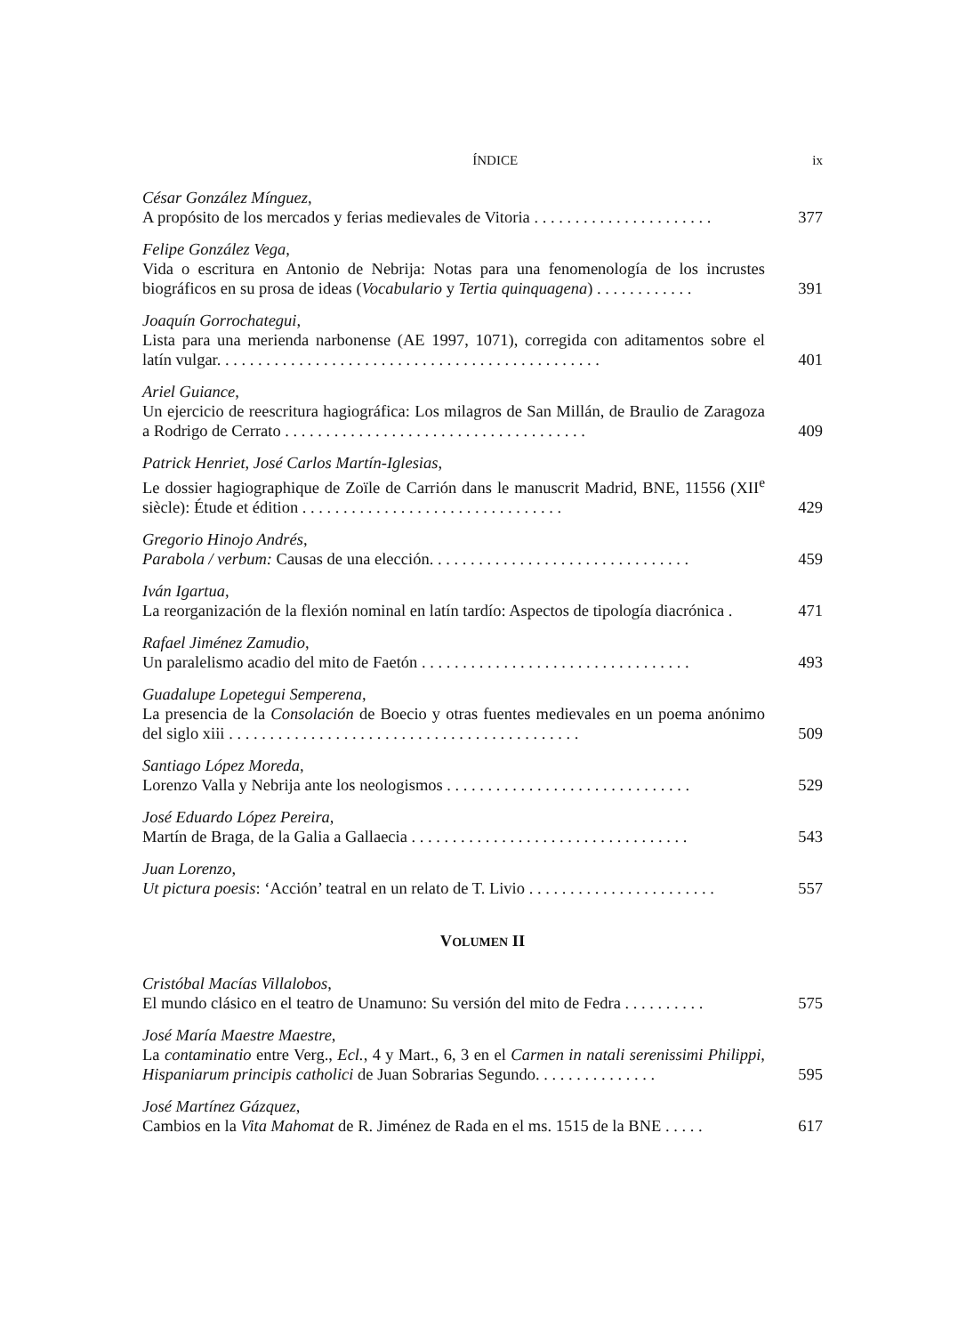ÍNDICE ix
César González Mínguez,
A propósito de los mercados y ferias medievales de Vitoria . . . . . . . . . . . . . . . . . . . . . .
377
Felipe González Vega,
Vida o escritura en Antonio de Nebrija: Notas para una fenomenología de los incrustes biográficos en su prosa de ideas (Vocabulario y Tertia quinquagena) . . . . . . . . . . . .
391
Joaquín Gorrochategui,
Lista para una merienda narbonense (AE 1997, 1071), corregida con aditamentos sobre el latín vulgar. . . . . . . . . . . . . . . . . . . . . . . . . . . . . . . . . . . . . . . . . . . . . . .
401
Ariel Guiance,
Un ejercicio de reescritura hagiográfica: Los milagros de San Millán, de Braulio de Zaragoza a Rodrigo de Cerrato . . . . . . . . . . . . . . . . . . . . . . . . . . . . . . . . . . . . .
409
Patrick Henriet, José Carlos Martín-Iglesias,
Le dossier hagiographique de Zoïle de Carrión dans le manuscrit Madrid, BNE, 11556 (XII<sup>e</sup> siècle): Étude et édition . . . . . . . . . . . . . . . . . . . . . . . . . . . . . . . .
429
Gregorio Hinojo Andrés,
Parabola / verbum: Causas de una elección. . . . . . . . . . . . . . . . . . . . . . . . . . . . . . . .
459
Iván Igartua,
La reorganización de la flexión nominal en latín tardío: Aspectos de tipología diacrónica .
471
Rafael Jiménez Zamudio,
Un paralelismo acadio del mito de Faetón . . . . . . . . . . . . . . . . . . . . . . . . . . . . . . . . .
493
Guadalupe Lopetegui Semperena,
La presencia de la Consolación de Boecio y otras fuentes medievales en un poema anónimo del siglo xiii . . . . . . . . . . . . . . . . . . . . . . . . . . . . . . . . . . . . . . . . . . .
509
Santiago López Moreda,
Lorenzo Valla y Nebrija ante los neologismos . . . . . . . . . . . . . . . . . . . . . . . . . . . . . .
529
José Eduardo López Pereira,
Martín de Braga, de la Galia a Gallaecia . . . . . . . . . . . . . . . . . . . . . . . . . . . . . . . . . .
543
Juan Lorenzo,
Ut pictura poesis: ‘Acción’ teatral en un relato de T. Livio . . . . . . . . . . . . . . . . . . . . . . .
557
VOLUMEN II
Cristóbal Macías Villalobos,
El mundo clásico en el teatro de Unamuno: Su versión del mito de Fedra . . . . . . . . . .
575
José María Maestre Maestre,
La contaminatio entre Verg., Ecl., 4 y Mart., 6, 3 en el Carmen in natali serenissimi Philippi, Hispaniarum principis catholici de Juan Sobrarias Segundo. . . . . . . . . . . . . . .
595
José Martínez Gázquez,
Cambios en la Vita Mahomat de R. Jiménez de Rada en el ms. 1515 de la BNE . . . . .
617